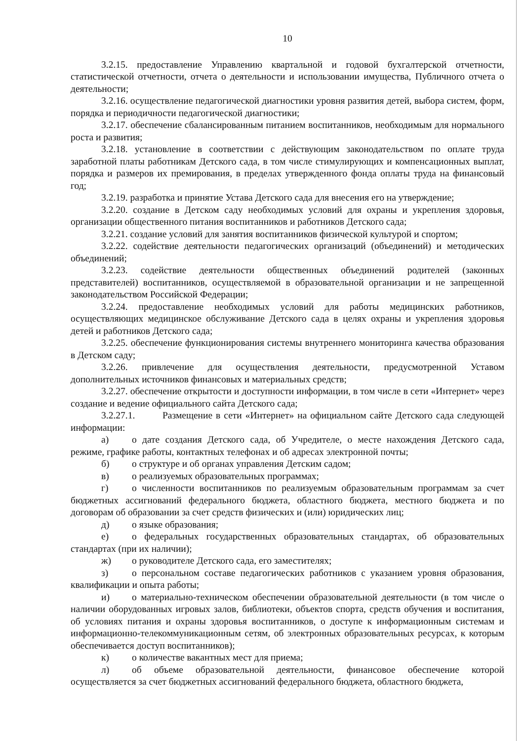10
3.2.15. предоставление Управлению квартальной и годовой бухгалтерской отчетности, статистической отчетности, отчета о деятельности и использовании имущества, Публичного отчета о деятельности;
3.2.16. осуществление педагогической диагностики уровня развития детей, выбора систем, форм, порядка и периодичности педагогической диагностики;
3.2.17. обеспечение сбалансированным питанием воспитанников, необходимым для нормального роста и развития;
3.2.18. установление в соответствии с действующим законодательством по оплате труда заработной платы работникам Детского сада, в том числе стимулирующих и компенсационных выплат, порядка и размеров их премирования, в пределах утвержденного фонда оплаты труда на финансовый год;
3.2.19. разработка и принятие Устава Детского сада для внесения его на утверждение;
3.2.20. создание в Детском саду необходимых условий для охраны и укрепления здоровья, организации общественного питания воспитанников и работников Детского сада;
3.2.21. создание условий для занятия воспитанников физической культурой и спортом;
3.2.22. содействие деятельности педагогических организаций (объединений) и методических объединений;
3.2.23. содействие деятельности общественных объединений родителей (законных представителей) воспитанников, осуществляемой в образовательной организации и не запрещенной законодательством Российской Федерации;
3.2.24. предоставление необходимых условий для работы медицинских работников, осуществляющих медицинское обслуживание Детского сада в целях охраны и укрепления здоровья детей и работников Детского сада;
3.2.25. обеспечение функционирования системы внутреннего мониторинга качества образования в Детском саду;
3.2.26. привлечение для осуществления деятельности, предусмотренной Уставом дополнительных источников финансовых и материальных средств;
3.2.27. обеспечение открытости и доступности информации, в том числе в сети «Интернет» через создание и ведение официального сайта Детского сада;
3.2.27.1. Размещение в сети «Интернет» на официальном сайте Детского сада следующей информации:
а) о дате создания Детского сада, об Учредителе, о месте нахождения Детского сада, режиме, графике работы, контактных телефонах и об адресах электронной почты;
б) о структуре и об органах управления Детским садом;
в) о реализуемых образовательных программах;
г) о численности воспитанников по реализуемым образовательным программам за счет бюджетных ассигнований федерального бюджета, областного бюджета, местного бюджета и по договорам об образовании за счет средств физических и (или) юридических лиц;
д) о языке образования;
е) о федеральных государственных образовательных стандартах, об образовательных стандартах (при их наличии);
ж) о руководителе Детского сада, его заместителях;
з) о персональном составе педагогических работников с указанием уровня образования, квалификации и опыта работы;
и) о материально-техническом обеспечении образовательной деятельности (в том числе о наличии оборудованных игровых залов, библиотеки, объектов спорта, средств обучения и воспитания, об условиях питания и охраны здоровья воспитанников, о доступе к информационным системам и информационно-телекоммуникационным сетям, об электронных образовательных ресурсах, к которым обеспечивается доступ воспитанников);
к) о количестве вакантных мест для приема;
л) об объеме образовательной деятельности, финансовое обеспечение которой осуществляется за счет бюджетных ассигнований федерального бюджета, областного бюджета,